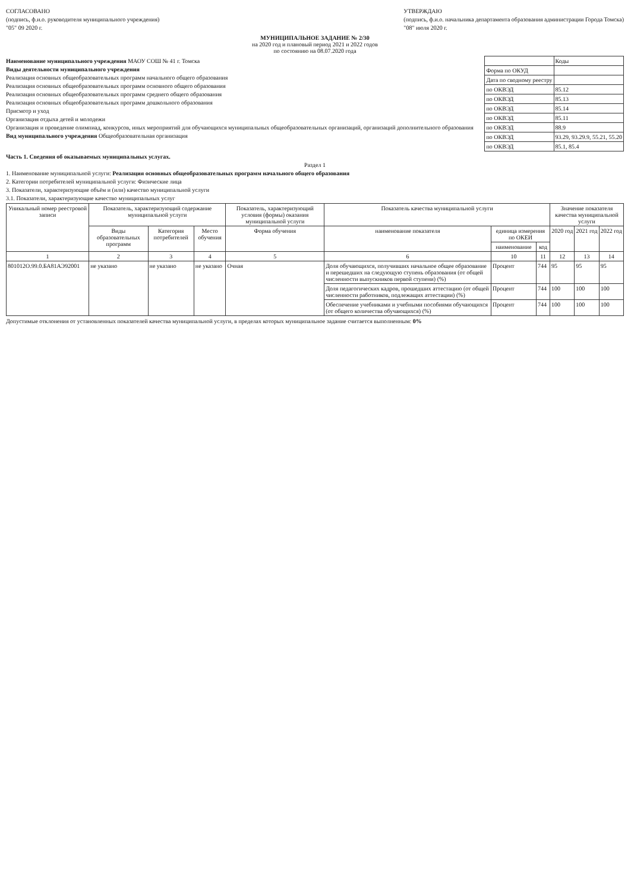СОГЛАСОВАНО
(подпись, ф.и.о. руководителя муниципального учреждения)
"05" 09 2020 г.
УТВЕРЖДАЮ
(подпись, ф.и.о. начальника департамента образования администрации Города Томска)
"08" июля 2020 г.
МУНИЦИПАЛЬНОЕ ЗАДАНИЕ № 2/30
на 2020 год и плановый период 2021 и 2022 годов
по состоянию на 08.07.2020 года
Наименование муниципального учреждения МАОУ СОШ № 41 г. Томска
Виды деятельности муниципального учреждения
Реализация основных общеобразовательных программ начального общего образования
Реализация основных общеобразовательных программ основного общего образования
Реализация основных общеобразовательных программ среднего общего образования
Реализация основных общеобразовательных программ дошкольного образования
Присмотр и уход
Организация отдыха детей и молодежи
Организация и проведение олимпиад, конкурсов, иных мероприятий для обучающихся муниципальных общеобразовательных организаций, организаций дополнительного образования
Вид муниципального учреждения Общеобразовательная организация
| | Коды |
| Форма по ОКУД | |
| Дата по сводному реестру | |
| по ОКВЭД | 85.12 |
| по ОКВЭД | 85.13 |
| по ОКВЭД | 85.14 |
| по ОКВЭД | 85.11 |
| по ОКВЭД | 88.9 |
| по ОКВЭД | 93.29, 93.29.9, 55.21, 55.20 |
| по ОКВЭД | 85.1, 85.4 |
Часть 1. Сведения об оказываемых муниципальных услугах.
Раздел 1
1. Наименование муниципальной услуги: Реализация основных общеобразовательных программ начального общего образования
2. Категории потребителей муниципальной услуги: Физические лица
3. Показатели, характеризующие объём и (или) качество муниципальной услуги
3.1. Показатели, характеризующие качество муниципальных услуг
| Уникальный номер реестровой записи | Показатель, характеризующий содержание муниципальной услуги | | | Показатель, характеризующий условия (формы) оказания муниципальной услуги | Показатель качества муниципальной услуги | | | Значение показателя качества муниципальной услуги | | |
| --- | --- | --- | --- | --- | --- | --- | --- | --- | --- | --- |
| | Виды образовательных программ | Категория потребителей | Место обучения | Форма обучения | наименование показателя | единица измерения по ОКЕИ | | 2020 год | 2021 год | 2022 год |
| | | | | | | наименование | код | | | |
| 1 | 2 | 3 | 4 | 5 | 6 | 10 | 11 | 12 | 13 | 14 |
| 801012О.99.0.БА81АЭ92001 | не указано | не указано | не указано | Очная | Доля обучающихся, получивших начальное общее образование и перешедших на следующую ступень образования (от общей численности выпускников первой ступени) (%) | Процент | 744 | 95 | 95 | 95 |
| | | | | | Доля педагогических кадров, прошедших аттестацию (от общей численности работников, подлежащих аттестации) (%) | Процент | 744 | 100 | 100 | 100 |
| | | | | | Обеспечение учебниками и учебными пособиями обучающихся (от общего количества обучающихся) (%) | Процент | 744 | 100 | 100 | 100 |
Допустимые отклонения от установленных показателей качества муниципальной услуги, в пределах которых муниципальное задание считается выполненным: 0%